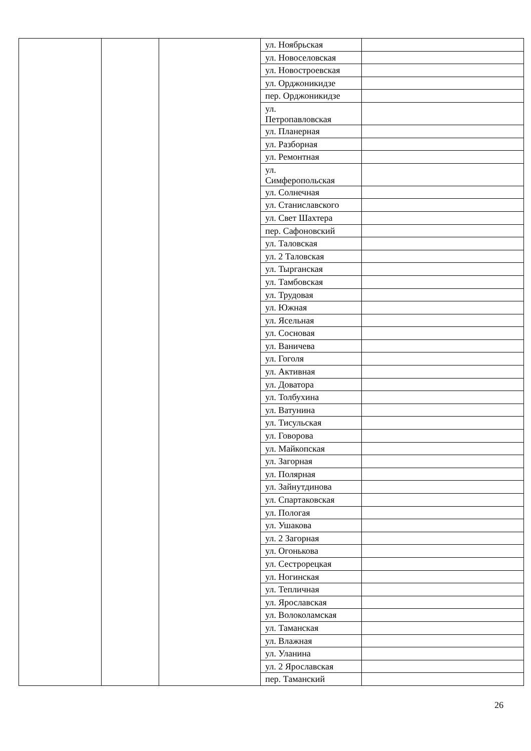| | | | ул. Ноябрьская | |
| | | | ул. Новоселовская | |
| | | | ул. Новостроевская | |
| | | | ул. Орджоникидзе | |
| | | | пер. Орджоникидзе | |
| | | | ул. Петропавловская | |
| | | | ул. Планерная | |
| | | | ул. Разборная | |
| | | | ул. Ремонтная | |
| | | | ул. Симферопольская | |
| | | | ул. Солнечная | |
| | | | ул. Станиславского | |
| | | | ул. Свет Шахтера | |
| | | | пер. Сафоновский | |
| | | | ул. Таловская | |
| | | | ул. 2 Таловская | |
| | | | ул. Тырганская | |
| | | | ул. Тамбовская | |
| | | | ул. Трудовая | |
| | | | ул. Южная | |
| | | | ул. Ясельная | |
| | | | ул. Сосновая | |
| | | | ул. Ваничева | |
| | | | ул. Гоголя | |
| | | | ул. Активная | |
| | | | ул. Доватора | |
| | | | ул. Толбухина | |
| | | | ул. Ватунина | |
| | | | ул. Тисульская | |
| | | | ул. Говорова | |
| | | | ул. Майкопская | |
| | | | ул. Загорная | |
| | | | ул. Полярная | |
| | | | ул. Зайнутдинова | |
| | | | ул. Спартаковская | |
| | | | ул. Пологая | |
| | | | ул. Ушакова | |
| | | | ул. 2 Загорная | |
| | | | ул. Огонькова | |
| | | | ул. Сестрорецкая | |
| | | | ул. Ногинская | |
| | | | ул. Тепличная | |
| | | | ул. Ярославская | |
| | | | ул. Волоколамская | |
| | | | ул. Таманская | |
| | | | ул. Влажная | |
| | | | ул. Уланина | |
| | | | ул. 2 Ярославская | |
| | | | пер. Таманский | |
26